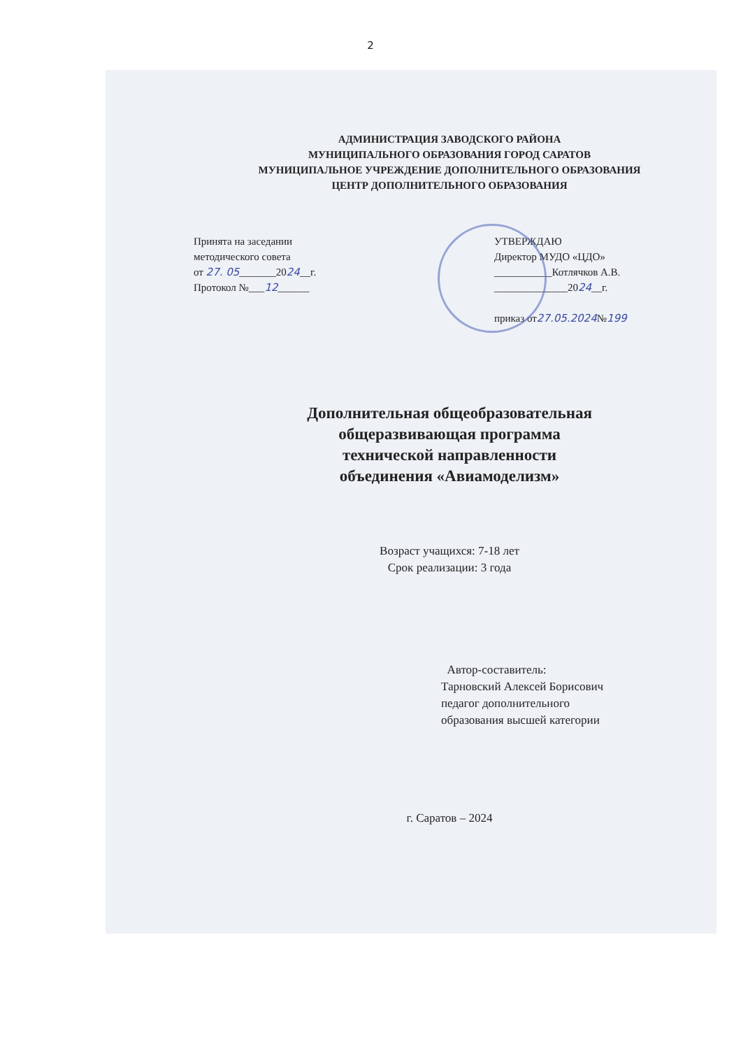2
АДМИНИСТРАЦИЯ ЗАВОДСКОГО РАЙОНА
МУНИЦИПАЛЬНОГО ОБРАЗОВАНИЯ ГОРОД САРАТОВ
МУНИЦИПАЛЬНОЕ УЧРЕЖДЕНИЕ ДОПОЛНИТЕЛЬНОГО ОБРАЗОВАНИЯ
ЦЕНТР ДОПОЛНИТЕЛЬНОГО ОБРАЗОВАНИЯ
Принята на заседании
методического совета
от 27. 05_______2024__г.
Протокол №___12______
УТВЕРЖДАЮ
Директор МУДО «ЦДО»
___________Котлячков А.В.
______________2024__г.
приказ от27.05.2024№199
Дополнительная общеобразовательная
общеразвивающая программа
технической направленности
объединения «Авиамоделизм»
Возраст учащихся: 7-18 лет
Срок реализации: 3 года
Автор-составитель:
Тарновский Алексей Борисович
педагог дополнительного
образования высшей категории
г. Саратов – 2024